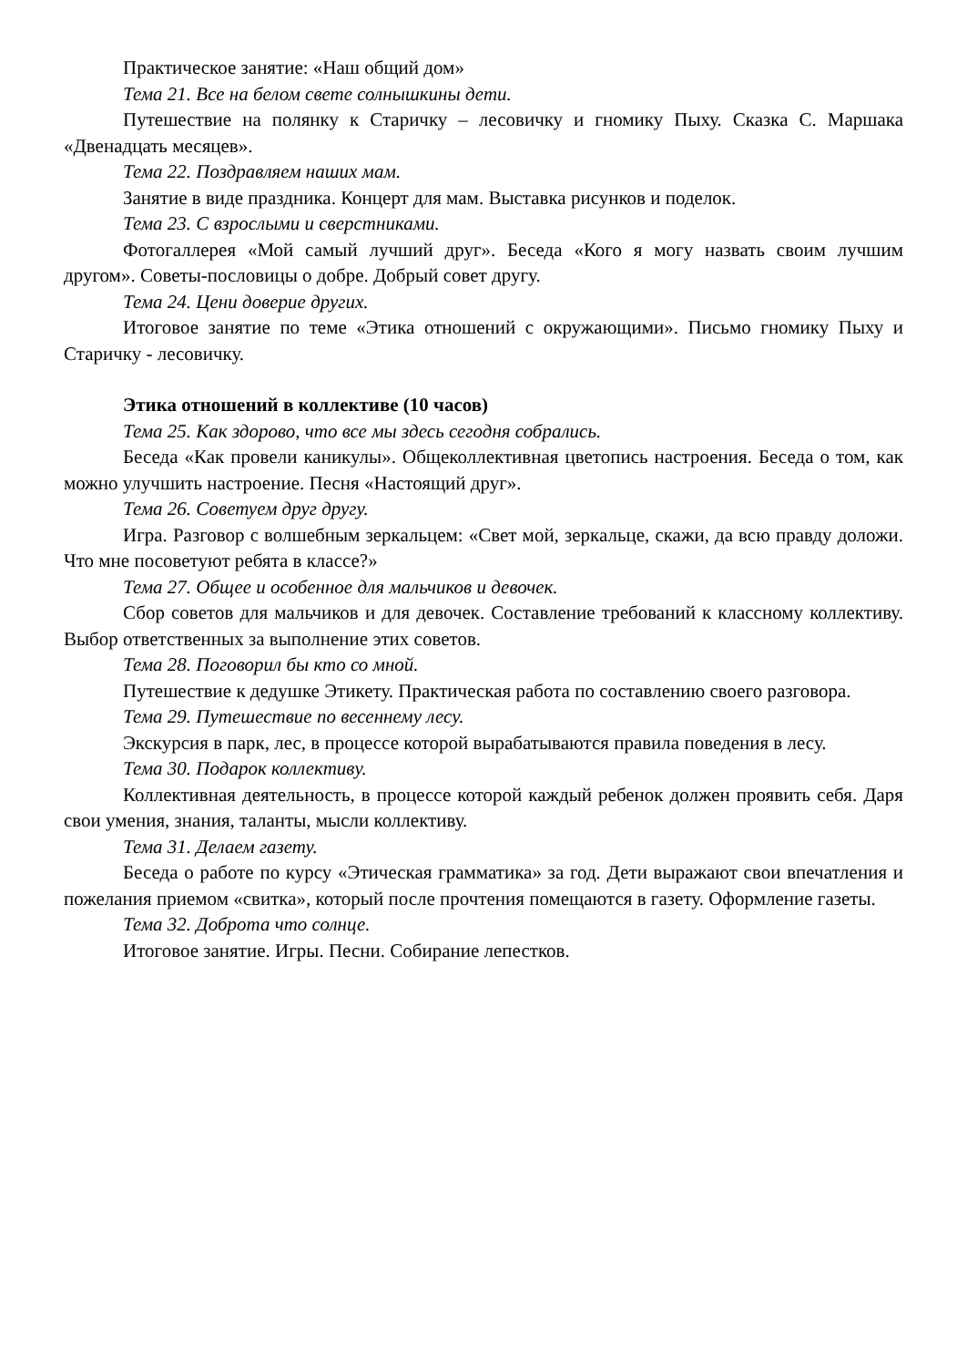Практическое занятие: «Наш общий дом»
Тема 21. Все на белом свете солнышкины дети.
Путешествие на полянку к Старичку – лесовичку и гномику Пыху. Сказка С. Маршака «Двенадцать месяцев».
Тема 22. Поздравляем наших мам.
Занятие в виде праздника. Концерт для мам. Выставка рисунков и поделок.
Тема 23. С взрослыми и сверстниками.
Фотогаллерея «Мой самый лучший друг». Беседа «Кого я могу назвать своим лучшим другом». Советы-пословицы о добре. Добрый совет другу.
Тема 24. Цени доверие других.
Итоговое занятие по теме «Этика отношений с окружающими». Письмо гномику Пыху и Старичку - лесовичку.
Этика отношений в коллективе (10 часов)
Тема 25. Как здорово, что все мы здесь сегодня собрались.
Беседа «Как провели каникулы». Общеколлективная цветопись настроения. Беседа о том, как можно улучшить настроение. Песня «Настоящий друг».
Тема 26. Советуем друг другу.
Игра. Разговор с волшебным зеркальцем: «Свет мой, зеркальце, скажи, да всю правду доложи. Что мне посоветуют ребята в классе?»
Тема 27. Общее и особенное для мальчиков и девочек.
Сбор советов для мальчиков и для девочек. Составление требований к классному коллективу. Выбор ответственных за выполнение этих советов.
Тема 28. Поговорил бы кто со мной.
Путешествие к дедушке Этикету. Практическая работа по составлению своего разговора.
Тема 29. Путешествие по весеннему лесу.
Экскурсия в парк, лес, в процессе которой вырабатываются правила поведения в лесу.
Тема 30. Подарок коллективу.
Коллективная деятельность, в процессе которой каждый ребенок должен проявить себя. Даря свои умения, знания, таланты, мысли коллективу.
Тема 31. Делаем газету.
Беседа о работе по курсу «Этическая грамматика» за год. Дети выражают свои впечатления и пожелания приемом «свитка», который после прочтения помещаются в газету. Оформление газеты.
Тема 32. Доброта что солнце.
Итоговое занятие. Игры. Песни. Собирание лепестков.